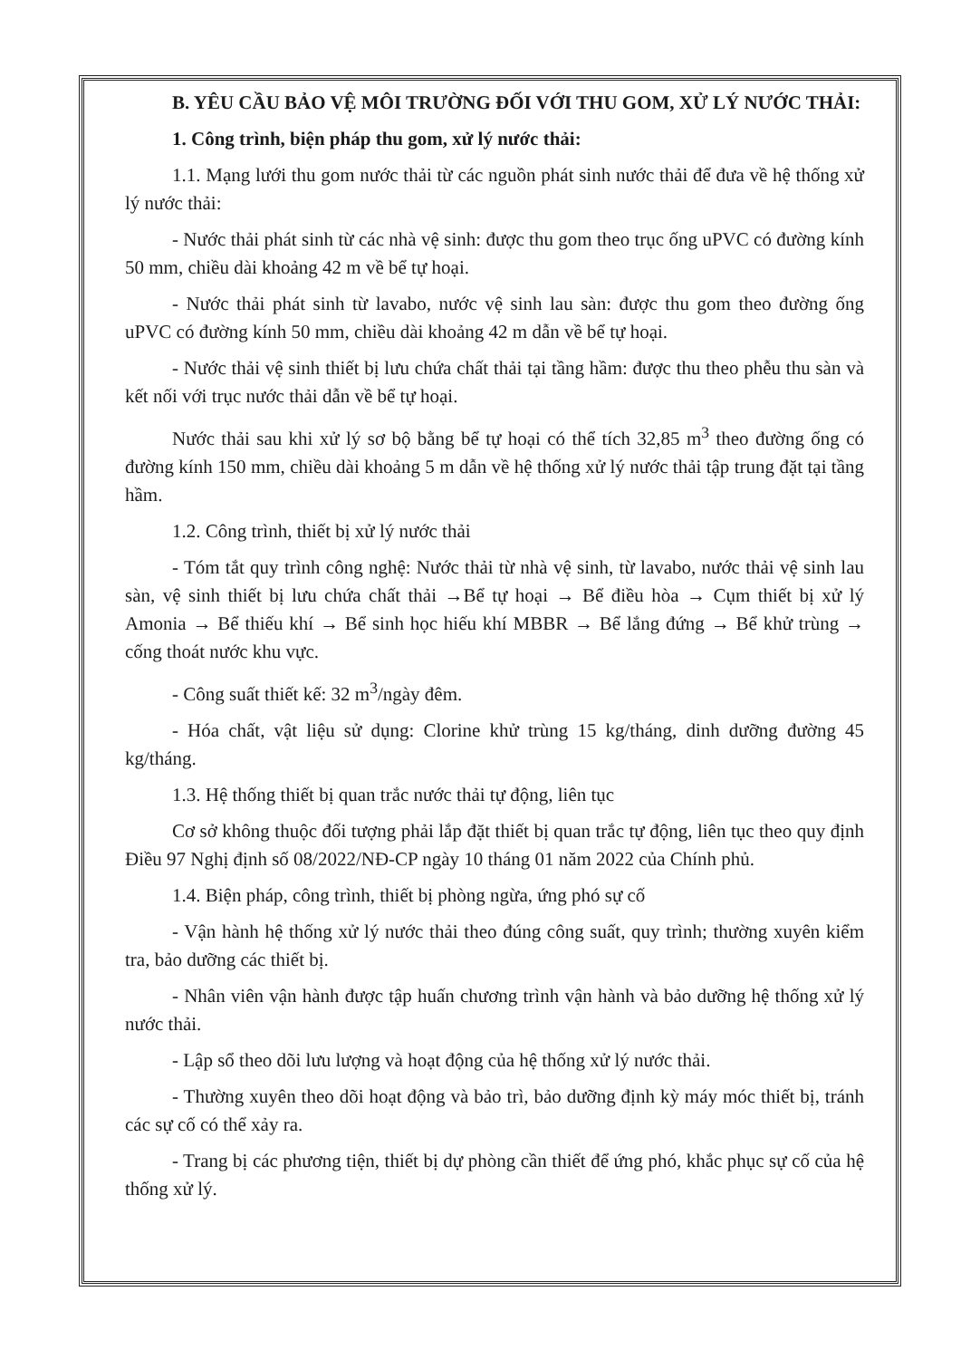B. YÊU CẦU BẢO VỆ MÔI TRƯỜNG ĐỐI VỚI THU GOM, XỬ LÝ NƯỚC THẢI:
1. Công trình, biện pháp thu gom, xử lý nước thải:
1.1. Mạng lưới thu gom nước thải từ các nguồn phát sinh nước thải để đưa về hệ thống xử lý nước thải:
- Nước thải phát sinh từ các nhà vệ sinh: được thu gom theo trục ống uPVC có đường kính 50 mm, chiều dài khoảng 42 m về bể tự hoại.
- Nước thải phát sinh từ lavabo, nước vệ sinh lau sàn: được thu gom theo đường ống uPVC có đường kính 50 mm, chiều dài khoảng 42 m dẫn về bể tự hoại.
- Nước thải vệ sinh thiết bị lưu chứa chất thải tại tầng hầm: được thu theo phễu thu sàn và kết nối với trục nước thải dẫn về bể tự hoại.
Nước thải sau khi xử lý sơ bộ bằng bể tự hoại có thể tích 32,85 m<sup>3</sup> theo đường ống có đường kính 150 mm, chiều dài khoảng 5 m dẫn về hệ thống xử lý nước thải tập trung đặt tại tầng hầm.
1.2. Công trình, thiết bị xử lý nước thải
- Tóm tắt quy trình công nghệ: Nước thải từ nhà vệ sinh, từ lavabo, nước thải vệ sinh lau sàn, vệ sinh thiết bị lưu chứa chất thải →Bể tự hoại → Bể điều hòa → Cụm thiết bị xử lý Amonia → Bể thiếu khí → Bể sinh học hiếu khí MBBR → Bể lắng đứng → Bể khử trùng → cống thoát nước khu vực.
- Công suất thiết kế: 32 m<sup>3</sup>/ngày đêm.
- Hóa chất, vật liệu sử dụng: Clorine khử trùng 15 kg/tháng, dinh dưỡng đường 45 kg/tháng.
1.3. Hệ thống thiết bị quan trắc nước thải tự động, liên tục
Cơ sở không thuộc đối tượng phải lắp đặt thiết bị quan trắc tự động, liên tục theo quy định Điều 97 Nghị định số 08/2022/NĐ-CP ngày 10 tháng 01 năm 2022 của Chính phủ.
1.4. Biện pháp, công trình, thiết bị phòng ngừa, ứng phó sự cố
- Vận hành hệ thống xử lý nước thải theo đúng công suất, quy trình; thường xuyên kiểm tra, bảo dưỡng các thiết bị.
- Nhân viên vận hành được tập huấn chương trình vận hành và bảo dưỡng hệ thống xử lý nước thải.
- Lập sổ theo dõi lưu lượng và hoạt động của hệ thống xử lý nước thải.
- Thường xuyên theo dõi hoạt động và bảo trì, bảo dưỡng định kỳ máy móc thiết bị, tránh các sự cố có thể xảy ra.
- Trang bị các phương tiện, thiết bị dự phòng cần thiết để ứng phó, khắc phục sự cố của hệ thống xử lý.